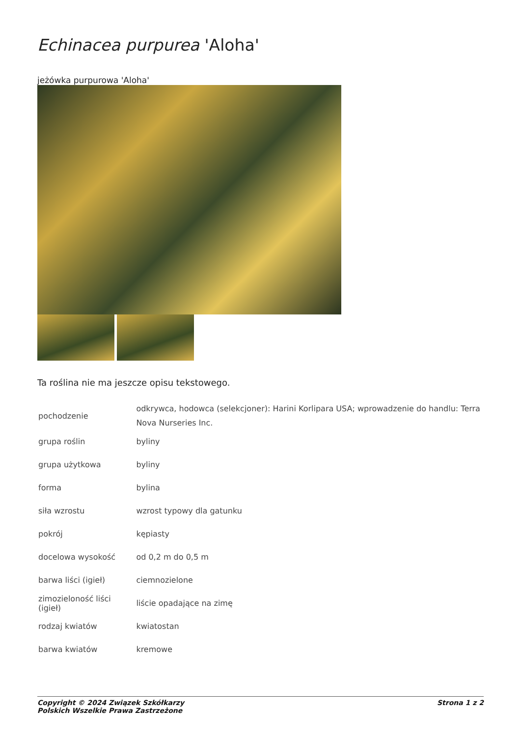Echinacea purpurea 'Aloha'
jeżówka purpurowa 'Aloha'
Ta roślina nie ma jeszcze opisu tekstowego.
| pochodzenie | odkrywca, hodowca (selekcjoner): Harini Korlipara USA; wprowadzenie do handlu: Terra Nova Nurseries Inc. |
| grupa roślin | byliny |
| grupa użytkowa | byliny |
| forma | bylina |
| siła wzrostu | wzrost typowy dla gatunku |
| pokrój | kępiasty |
| docelowa wysokość | od 0,2 m do 0,5 m |
| barwa liści (igieł) | ciemnozielone |
| zimozieloność liści (igieł) | liście opadające na zimę |
| rodzaj kwiatów | kwiatostan |
| barwa kwiatów | kremowe |
Copyright © 2024 Związek Szkółkarzy
Polskich Wszelkie Prawa Zastrzeżone
Strona 1 z 2